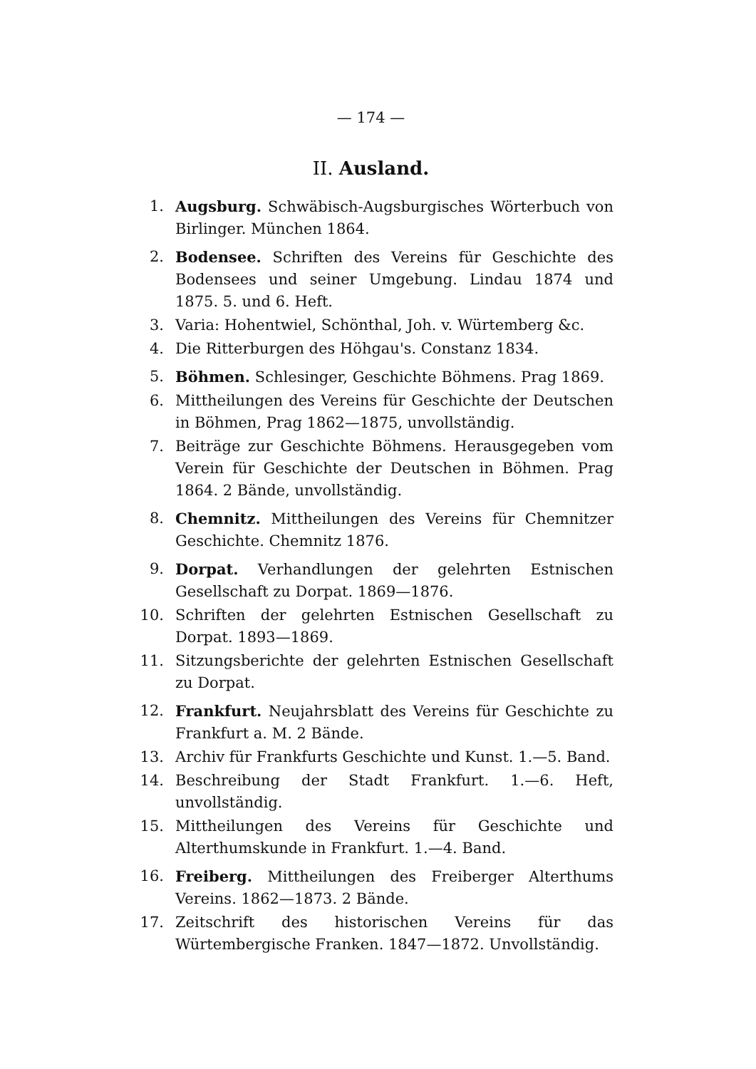— 174 —
II. Ausland.
1. Augsburg. Schwäbisch-Augsburgisches Wörterbuch von Birlinger. München 1864.
2. Bodensee. Schriften des Vereins für Geschichte des Bodensees und seiner Umgebung. Lindau 1874 und 1875. 5. und 6. Heft.
3. Varia: Hohentwiel, Schönthal, Joh. v. Würtemberg &c.
4. Die Ritterburgen des Höhgau's. Constanz 1834.
5. Böhmen. Schlesinger, Geschichte Böhmens. Prag 1869.
6. Mittheilungen des Vereins für Geschichte der Deutschen in Böhmen, Prag 1862—1875, unvollständig.
7. Beiträge zur Geschichte Böhmens. Herausgegeben vom Verein für Geschichte der Deutschen in Böhmen. Prag 1864. 2 Bände, unvollständig.
8. Chemnitz. Mittheilungen des Vereins für Chemnitzer Geschichte. Chemnitz 1876.
9. Dorpat. Verhandlungen der gelehrten Estnischen Gesellschaft zu Dorpat. 1869—1876.
10. Schriften der gelehrten Estnischen Gesellschaft zu Dorpat. 1893—1869.
11. Sitzungsberichte der gelehrten Estnischen Gesellschaft zu Dorpat.
12. Frankfurt. Neujahrsblatt des Vereins für Geschichte zu Frankfurt a. M. 2 Bände.
13. Archiv für Frankfurts Geschichte und Kunst. 1.—5. Band.
14. Beschreibung der Stadt Frankfurt. 1.—6. Heft, unvollständig.
15. Mittheilungen des Vereins für Geschichte und Alterthumskunde in Frankfurt. 1.—4. Band.
16. Freiberg. Mittheilungen des Freiberger Alterthums Vereins. 1862—1873. 2 Bände.
17. Zeitschrift des historischen Vereins für das Würtembergische Franken. 1847—1872. Unvollständig.